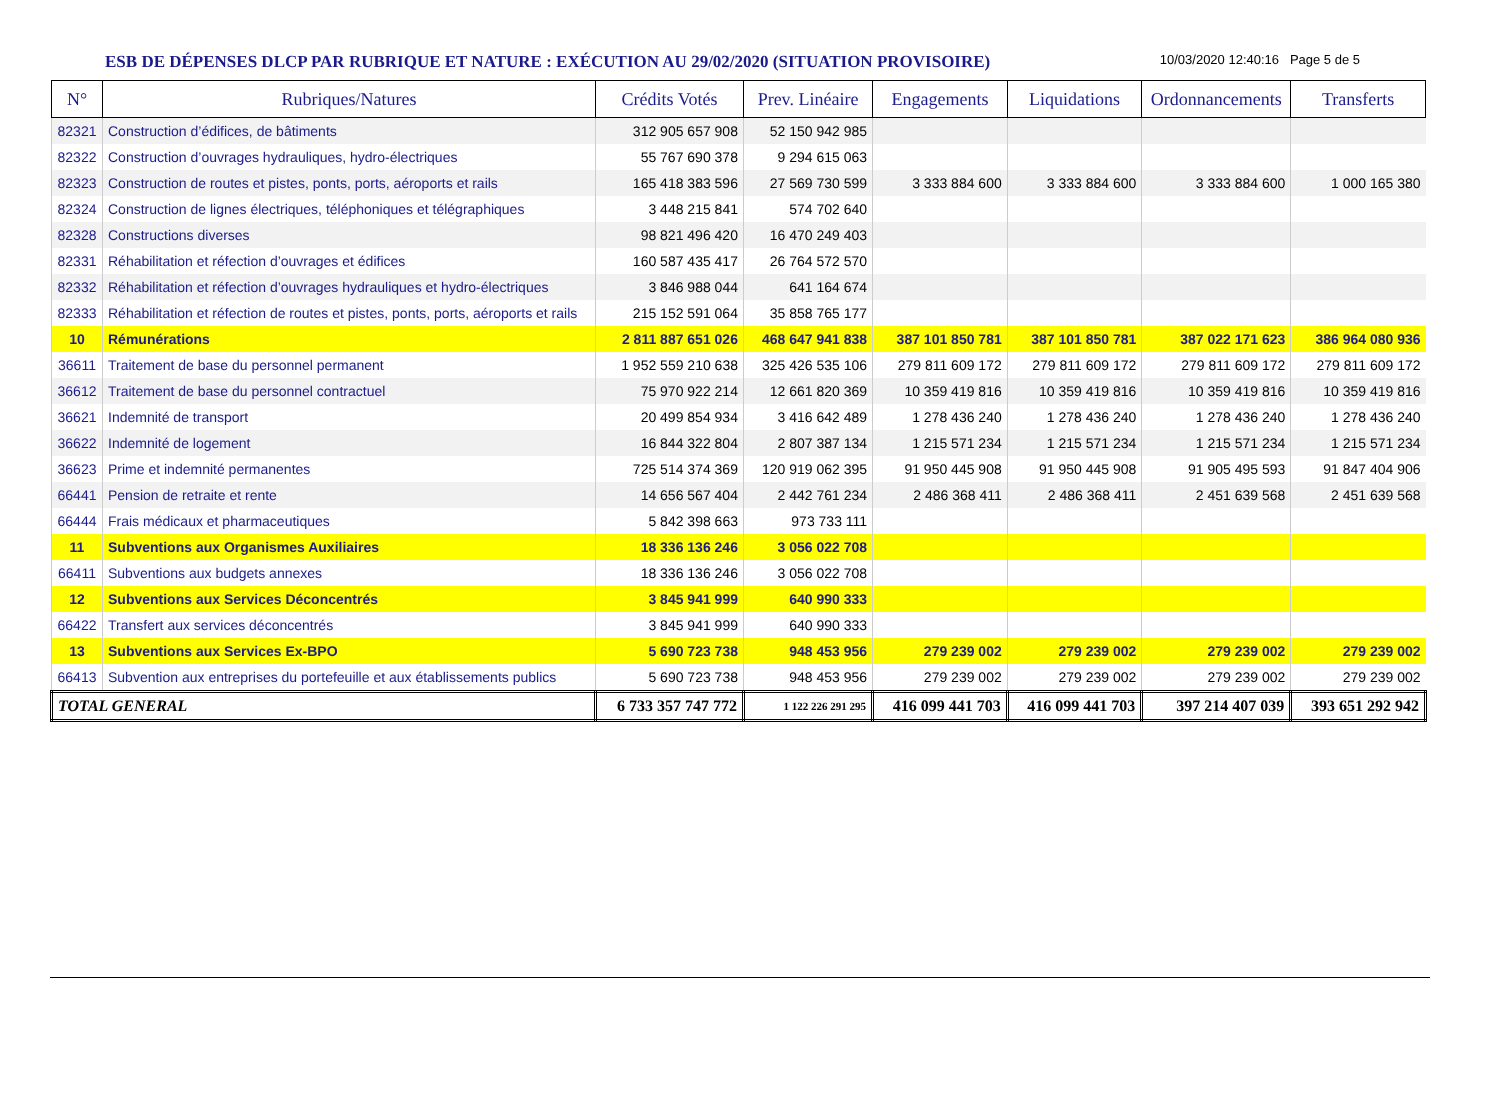ESB DE DÉPENSES DLCP PAR RUBRIQUE ET NATURE : EXÉCUTION AU 29/02/2020 (SITUATION PROVISOIRE)
10/03/2020 12:40:16 Page 5 de 5
| N° | Rubriques/Natures | Crédits Votés | Prev. Linéaire | Engagements | Liquidations | Ordonnancements | Transferts |
| --- | --- | --- | --- | --- | --- | --- | --- |
| 82321 | Construction d’édifices, de bâtiments | 312 905 657 908 | 52 150 942 985 | | | | |
| 82322 | Construction d’ouvrages hydrauliques, hydro-électriques | 55 767 690 378 | 9 294 615 063 | | | | |
| 82323 | Construction de routes et pistes, ponts, ports, aéroports et rails | 165 418 383 596 | 27 569 730 599 | 3 333 884 600 | 3 333 884 600 | 3 333 884 600 | 1 000 165 380 |
| 82324 | Construction de lignes électriques, téléphoniques et télégraphiques | 3 448 215 841 | 574 702 640 | | | | |
| 82328 | Constructions diverses | 98 821 496 420 | 16 470 249 403 | | | | |
| 82331 | Réhabilitation et réfection d’ouvrages et édifices | 160 587 435 417 | 26 764 572 570 | | | | |
| 82332 | Réhabilitation et réfection d’ouvrages hydrauliques et hydro-électriques | 3 846 988 044 | 641 164 674 | | | | |
| 82333 | Réhabilitation et réfection de routes et pistes, ponts, ports, aéroports et rails | 215 152 591 064 | 35 858 765 177 | | | | |
| 10 | Rémunérations | 2 811 887 651 026 | 468 647 941 838 | 387 101 850 781 | 387 101 850 781 | 387 022 171 623 | 386 964 080 936 |
| 36611 | Traitement de base du personnel permanent | 1 952 559 210 638 | 325 426 535 106 | 279 811 609 172 | 279 811 609 172 | 279 811 609 172 | 279 811 609 172 |
| 36612 | Traitement de base du personnel contractuel | 75 970 922 214 | 12 661 820 369 | 10 359 419 816 | 10 359 419 816 | 10 359 419 816 | 10 359 419 816 |
| 36621 | Indemnité de transport | 20 499 854 934 | 3 416 642 489 | 1 278 436 240 | 1 278 436 240 | 1 278 436 240 | 1 278 436 240 |
| 36622 | Indemnité de logement | 16 844 322 804 | 2 807 387 134 | 1 215 571 234 | 1 215 571 234 | 1 215 571 234 | 1 215 571 234 |
| 36623 | Prime et indemnité permanentes | 725 514 374 369 | 120 919 062 395 | 91 950 445 908 | 91 950 445 908 | 91 905 495 593 | 91 847 404 906 |
| 66441 | Pension de retraite et rente | 14 656 567 404 | 2 442 761 234 | 2 486 368 411 | 2 486 368 411 | 2 451 639 568 | 2 451 639 568 |
| 66444 | Frais médicaux et pharmaceutiques | 5 842 398 663 | 973 733 111 | | | | |
| 11 | Subventions aux Organismes Auxiliaires | 18 336 136 246 | 3 056 022 708 | | | | |
| 66411 | Subventions aux budgets annexes | 18 336 136 246 | 3 056 022 708 | | | | |
| 12 | Subventions aux Services Déconcentrés | 3 845 941 999 | 640 990 333 | | | | |
| 66422 | Transfert aux services déconcentrés | 3 845 941 999 | 640 990 333 | | | | |
| 13 | Subventions aux Services Ex-BPO | 5 690 723 738 | 948 453 956 | 279 239 002 | 279 239 002 | 279 239 002 | 279 239 002 |
| 66413 | Subvention aux entreprises du portefeuille et aux établissements publics | 5 690 723 738 | 948 453 956 | 279 239 002 | 279 239 002 | 279 239 002 | 279 239 002 |
| TOTAL GENERAL | | 6 733 357 747 772 | 1 122 226 291 295 | 416 099 441 703 | 416 099 441 703 | 397 214 407 039 | 393 651 292 942 |